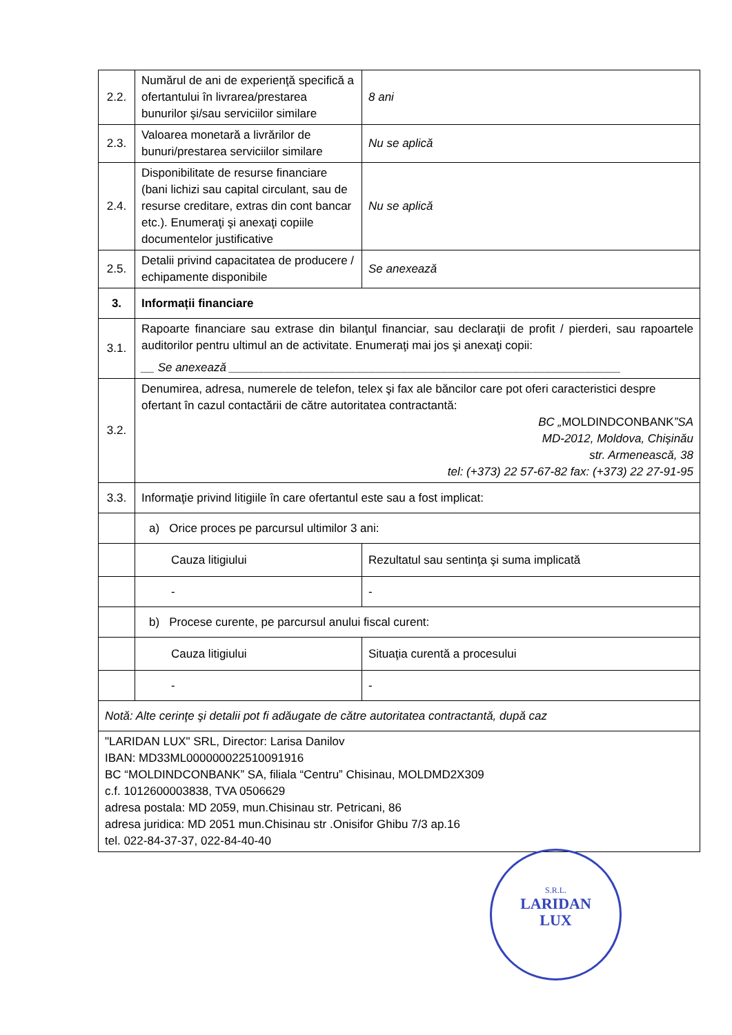| 2.2. | Numărul de ani de experienţă specifică a ofertantului în livrarea/prestarea bunurilor şi/sau serviciilor similare | 8 ani | |
| 2.3. | Valoarea monetară a livrărilor de bunuri/prestarea serviciilor similare | Nu se aplică | |
| 2.4. | Disponibilitate de resurse financiare (bani lichizi sau capital circulant, sau de resurse creditare, extras din cont bancar etc.). Enumeraţi şi anexaţi copiile documentelor justificative | Nu se aplică | |
| 2.5. | Detalii privind capacitatea de producere / echipamente disponibile | Se anexează | |
| 3. | Informații financiare | | |
| 3.1. | Rapoarte financiare sau extrase din bilanţul financiar, sau declaraţii de profit / pierderi, sau rapoartele auditorilor pentru ultimul an de activitate. Enumeraţi mai jos şi anexaţi copii: __ Se anexează ____________________________________________________________ | | |
| 3.2. | Denumirea, adresa, numerele de telefon, telex şi fax ale băncilor care pot oferi caracteristici despre ofertant în cazul contactării de către autoritatea contractantă: BC „ MOLDINDCONBANK ”SA MD-2012, Moldova, Chișinău str. Armenească, 38 tel: (+373) 22 57-67-82 fax: (+373) 22 27-91-95 | | |
| 3.3. | Informaţie privind litigiile în care ofertantul este sau a fost implicat: | | |
| | a) Orice proces pe parcursul ultimilor 3 ani: | | |
| | Cauza litigiului | | Rezultatul sau sentinţa şi suma implicată |
| | - | | - |
| | b) Procese curente, pe parcursul anului fiscal curent: | | |
| | Cauza litigiului | | Situaţia curentă a procesului |
| | - | | - |
| Notă: Alte cerinţe şi detalii pot fi adăugate de către autoritatea contractantă, după caz | | | |
| "LARIDAN LUX" SRL, Director: Larisa Danilov IBAN: MD33ML000000022510091916 BC “MOLDINDCONBANK” SA, filiala “Centru” Chisinau, MOLDMD2X309 c.f. 1012600003838, TVA 0506629 adresa postala: MD 2059, mun.Chisinau str. Petricani, 86 adresa juridica: MD 2051 mun.Chisinau str .Onisifor Ghibu 7/3 ap.16 tel. 022-84-37-37, 022-84-40-40 | | | |
S.R.L.
LARIDAN
LUX